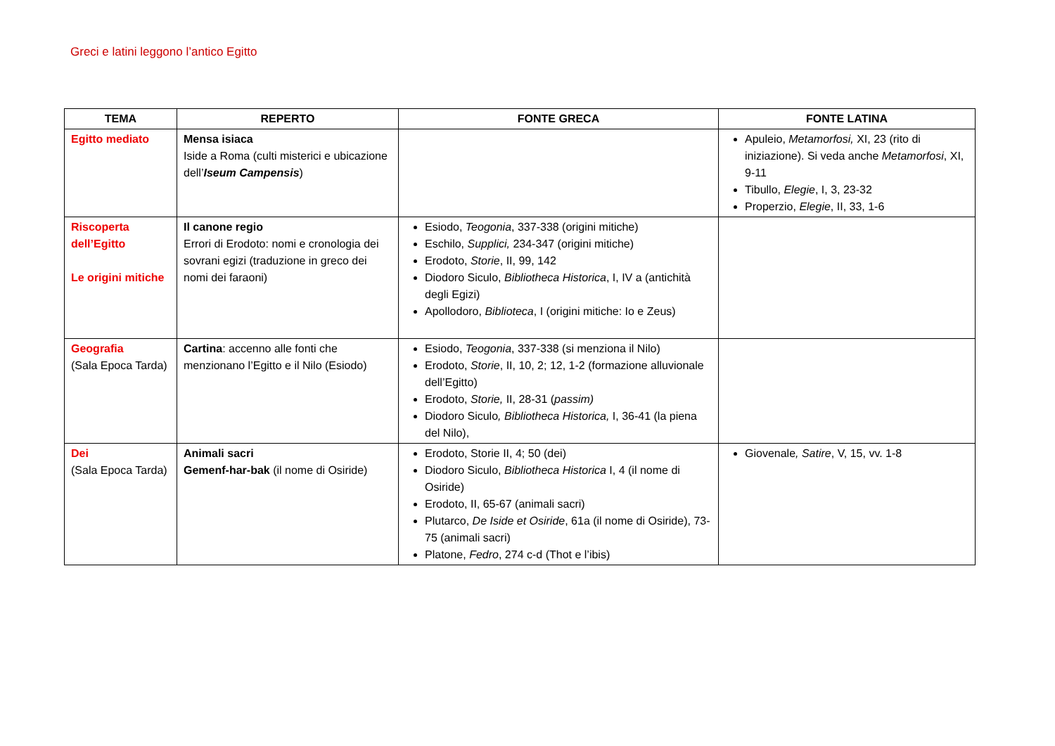Greci e latini leggono l’antico Egitto
| TEMA | REPERTO | FONTE GRECA | FONTE LATINA |
| --- | --- | --- | --- |
| Egitto mediato | Mensa isiaca Iside a Roma (culti misterici e ubicazione dell’ Iseum Campensis ) | | Apuleio, Metamorfosi, XI, 23 (rito di iniziazione). Si veda anche Metamorfosi , XI, 9-11 Tibullo, Elegie , I, 3, 23-32 Properzio, Elegie , II, 33, 1-6 |
| Riscoperta dell’Egitto Le origini mitiche | Il canone regio Errori di Erodoto: nomi e cronologia dei sovrani egizi (traduzione in greco dei nomi dei faraoni) | Esiodo, Teogonia , 337-338 (origini mitiche) Eschilo, Supplici, 234-347 (origini mitiche) Erodoto, Storie , II, 99, 142 Diodoro Siculo, Bibliotheca Historica , I, IV a (antichità degli Egizi) Apollodoro, Biblioteca , I (origini mitiche: Io e Zeus) | |
| Geografia (Sala Epoca Tarda) | Cartina : accenno alle fonti che menzionano l’Egitto e il Nilo (Esiodo) | Esiodo, Teogonia , 337-338 (si menziona il Nilo) Erodoto, Storie , II, 10, 2; 12, 1-2 (formazione alluvionale dell’Egitto) Erodoto, Storie, II, 28-31 ( passim) Diodoro Siculo , Bibliotheca Historica, I, 36-41 (la piena del Nilo), | |
| Dei (Sala Epoca Tarda) | Animali sacri Gemenf-har-bak (il nome di Osiride) | Erodoto, Storie II, 4; 50 (dei) Diodoro Siculo, Bibliotheca Historica I, 4 (il nome di Osiride) Erodoto, II, 65-67 (animali sacri) Plutarco, De Iside et Osiride , 61a (il nome di Osiride), 73-75 (animali sacri) Platone, Fedro , 274 c-d (Thot e l’ibis) | Giovenale , Satire , V, 15, vv. 1-8 |